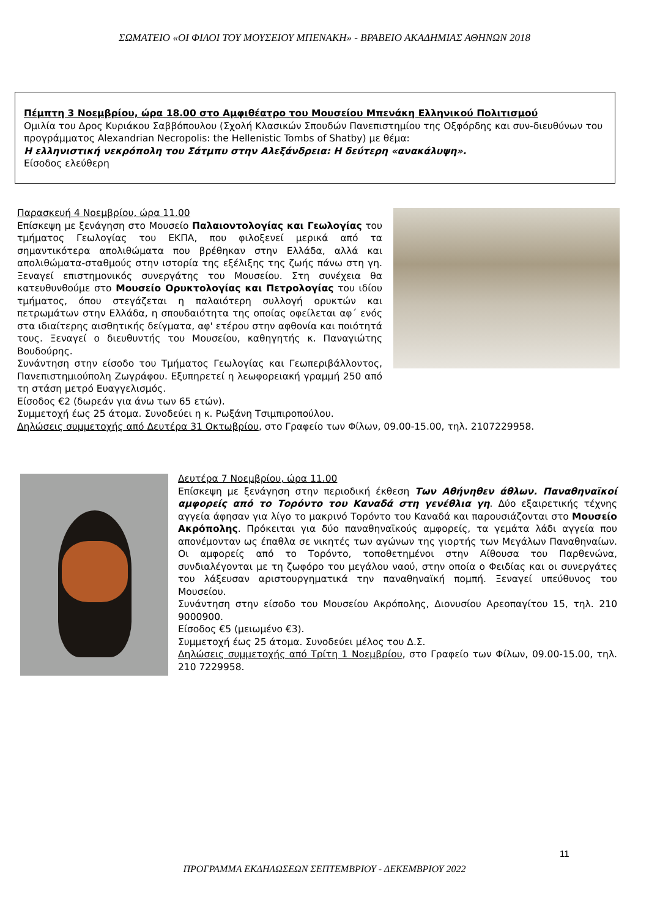ΣΩΜΑΤΕΙΟ «ΟΙ ΦΙΛΟΙ ΤΟΥ ΜΟΥΣΕΙΟΥ ΜΠΕΝΑΚΗ» - ΒΡΑΒΕΙΟ ΑΚΑΔΗΜΙΑΣ ΑΘΗΝΩΝ 2018
Πέμπτη 3 Νοεμβρίου, ώρα 18.00 στο Αμφιθέατρο του Μουσείου Μπενάκη Ελληνικού Πολιτισμού
Ομιλία του Δρος Κυριάκου Σαββόπουλου (Σχολή Κλασικών Σπουδών Πανεπιστημίου της Οξφόρδης και συν-διευθύνων του προγράμματος Alexandrian Necropolis: the Hellenistic Tombs of Shatby) με θέμα:
Η ελληνιστική νεκρόπολη του Σάτμπυ στην Αλεξάνδρεια: Η δεύτερη «ανακάλυψη».
Είσοδος ελεύθερη
Παρασκευή 4 Νοεμβρίου, ώρα 11.00
Επίσκεψη με ξενάγηση στο Μουσείο Παλαιοντολογίας και Γεωλογίας του τμήματος Γεωλογίας του ΕΚΠΑ, που φιλοξενεί μερικά από τα σημαντικότερα απολιθώματα που βρέθηκαν στην Ελλάδα, αλλά και απολιθώματα-σταθμούς στην ιστορία της εξέλιξης της ζωής πάνω στη γη. Ξεναγεί επιστημονικός συνεργάτης του Μουσείου. Στη συνέχεια θα κατευθυνθούμε στο Μουσείο Ορυκτολογίας και Πετρολογίας του ιδίου τμήματος, όπου στεγάζεται η παλαιότερη συλλογή ορυκτών και πετρωμάτων στην Ελλάδα, η σπουδαιότητα της οποίας οφείλεται αφ΄ ενός στα ιδιαίτερης αισθητικής δείγματα, αφ' ετέρου στην αφθονία και ποιότητά τους. Ξεναγεί ο διευθυντής του Μουσείου, καθηγητής κ. Παναγιώτης Βουδούρης.
Συνάντηση στην είσοδο του Τμήματος Γεωλογίας και Γεωπεριβάλλοντος, Πανεπιστημιούπολη Ζωγράφου. Εξυπηρετεί η λεωφορειακή γραμμή 250 από τη στάση μετρό Ευαγγελισμός.
Είσοδος €2 (δωρεάν για άνω των 65 ετών).
Συμμετοχή έως 25 άτομα. Συνοδεύει η κ. Ρωξάνη Τσιμπιροπούλου.
Δηλώσεις συμμετοχής από Δευτέρα 31 Οκτωβρίου, στο Γραφείο των Φίλων, 09.00-15.00, τηλ. 2107229958.
Δευτέρα 7 Νοεμβρίου, ώρα 11.00
Επίσκεψη με ξενάγηση στην περιοδική έκθεση Των Αθήνηθεν άθλων. Παναθηναϊκοί αμφορείς από το Τορόντο του Καναδά στη γενέθλια γη. Δύο εξαιρετικής τέχνης αγγεία άφησαν για λίγο το μακρινό Τορόντο του Καναδά και παρουσιάζονται στο Μουσείο Ακρόπολης. Πρόκειται για δύο παναθηναϊκούς αμφορείς, τα γεμάτα λάδι αγγεία που απονέμονταν ως έπαθλα σε νικητές των αγώνων της γιορτής των Μεγάλων Παναθηναίων. Οι αμφορείς από το Τορόντο, τοποθετημένοι στην Αίθουσα του Παρθενώνα, συνδιαλέγονται με τη ζωφόρο του μεγάλου ναού, στην οποία ο Φειδίας και οι συνεργάτες του λάξευσαν αριστουργηματικά την παναθηναϊκή πομπή. Ξεναγεί υπεύθυνος του Μουσείου.
Συνάντηση στην είσοδο του Μουσείου Ακρόπολης, Διονυσίου Αρεοπαγίτου 15, τηλ. 210 9000900.
Είσοδος €5 (μειωμένο €3).
Συμμετοχή έως 25 άτομα. Συνοδεύει μέλος του Δ.Σ.
Δηλώσεις συμμετοχής από Τρίτη 1 Νοεμβρίου, στο Γραφείο των Φίλων, 09.00-15.00, τηλ. 210 7229958.
11
ΠΡΟΓΡΑΜΜΑ ΕΚΔΗΛΩΣΕΩΝ ΣΕΠΤΕΜΒΡΙΟΥ - ΔΕΚΕΜΒΡΙΟΥ 2022